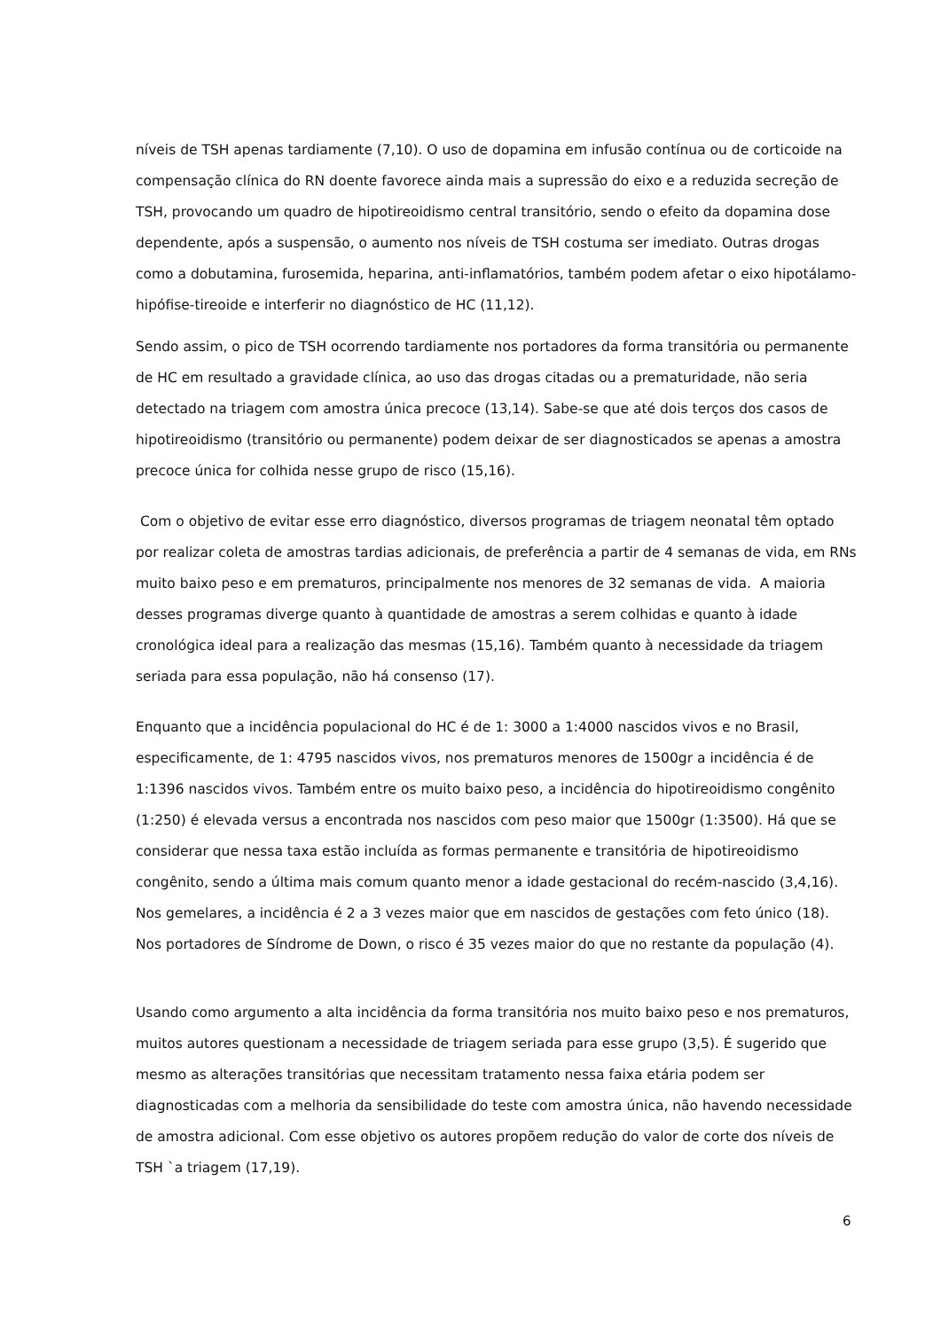níveis de TSH apenas tardiamente (7,10). O uso de dopamina em infusão contínua ou de corticoide na compensação clínica do RN doente favorece ainda mais a supressão do eixo e a reduzida secreção de TSH, provocando um quadro de hipotireoidismo central transitório, sendo o efeito da dopamina dose dependente, após a suspensão, o aumento nos níveis de TSH costuma ser imediato. Outras drogas como a dobutamina, furosemida, heparina, anti-inflamatórios, também podem afetar o eixo hipotálamo-hipófise-tireoide e interferir no diagnóstico de HC (11,12).
Sendo assim, o pico de TSH ocorrendo tardiamente nos portadores da forma transitória ou permanente de HC em resultado a gravidade clínica, ao uso das drogas citadas ou a prematuridade, não seria detectado na triagem com amostra única precoce (13,14). Sabe-se que até dois terços dos casos de hipotireoidismo (transitório ou permanente) podem deixar de ser diagnosticados se apenas a amostra precoce única for colhida nesse grupo de risco (15,16).
Com o objetivo de evitar esse erro diagnóstico, diversos programas de triagem neonatal têm optado por realizar coleta de amostras tardias adicionais, de preferência a partir de 4 semanas de vida, em RNs muito baixo peso e em prematuros, principalmente nos menores de 32 semanas de vida. A maioria desses programas diverge quanto à quantidade de amostras a serem colhidas e quanto à idade cronológica ideal para a realização das mesmas (15,16). Também quanto à necessidade da triagem seriada para essa população, não há consenso (17).
Enquanto que a incidência populacional do HC é de 1: 3000 a 1:4000 nascidos vivos e no Brasil, especificamente, de 1: 4795 nascidos vivos, nos prematuros menores de 1500gr a incidência é de 1:1396 nascidos vivos. Também entre os muito baixo peso, a incidência do hipotireoidismo congênito (1:250) é elevada versus a encontrada nos nascidos com peso maior que 1500gr (1:3500). Há que se considerar que nessa taxa estão incluída as formas permanente e transitória de hipotireoidismo congênito, sendo a última mais comum quanto menor a idade gestacional do recém-nascido (3,4,16). Nos gemelares, a incidência é 2 a 3 vezes maior que em nascidos de gestações com feto único (18). Nos portadores de Síndrome de Down, o risco é 35 vezes maior do que no restante da população (4).
Usando como argumento a alta incidência da forma transitória nos muito baixo peso e nos prematuros, muitos autores questionam a necessidade de triagem seriada para esse grupo (3,5). É sugerido que mesmo as alterações transitórias que necessitam tratamento nessa faixa etária podem ser diagnosticadas com a melhoria da sensibilidade do teste com amostra única, não havendo necessidade de amostra adicional. Com esse objetivo os autores propõem redução do valor de corte dos níveis de TSH `a triagem (17,19).
6